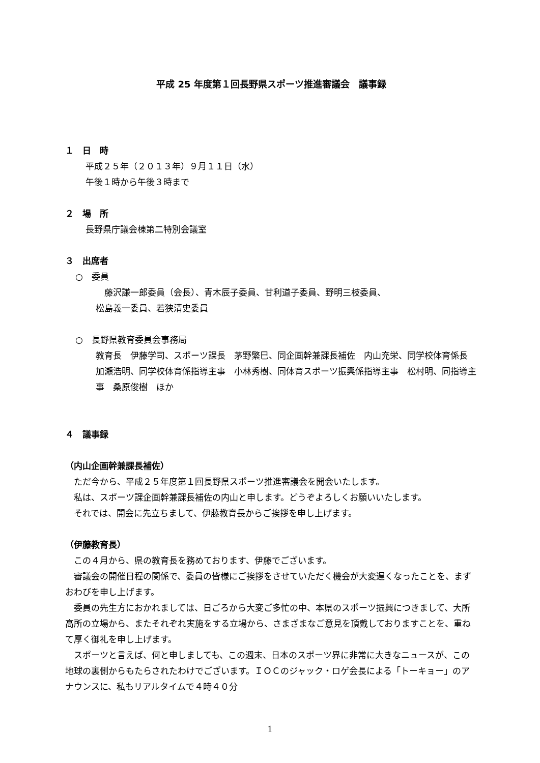平成 25 年度第１回長野県スポーツ推進審議会　議事録
１　日　時
平成２５年（２０１３年）９月１１日（水）
午後１時から午後３時まで
２　場　所
長野県庁議会棟第二特別会議室
３　出席者
○　委員
　藤沢謙一郎委員（会長）、青木辰子委員、甘利道子委員、野明三枝委員、
松島義一委員、若狭清史委員
○　長野県教育委員会事務局
教育長　伊藤学司、スポーツ課長　茅野繁巳、同企画幹兼課長補佐　内山充栄、同学校体育係長　加瀬浩明、同学校体育係指導主事　小林秀樹、同体育スポーツ振興係指導主事　松村明、同指導主事　桑原俊樹　ほか
４　議事録
（内山企画幹兼課長補佐）
　ただ今から、平成２５年度第１回長野県スポーツ推進審議会を開会いたします。
　私は、スポーツ課企画幹兼課長補佐の内山と申します。どうぞよろしくお願いいたします。
　それでは、開会に先立ちまして、伊藤教育長からご挨拶を申し上げます。
（伊藤教育長）
　この４月から、県の教育長を務めております、伊藤でございます。
　審議会の開催日程の関係で、委員の皆様にご挨拶をさせていただく機会が大変遅くなったことを、まずおわびを申し上げます。
　委員の先生方におかれましては、日ごろから大変ご多忙の中、本県のスポーツ振興につきまして、大所高所の立場から、またそれぞれ実施をする立場から、さまざまなご意見を頂戴しておりますことを、重ねて厚く御礼を申し上げます。
　スポーツと言えば、何と申しましても、この週末、日本のスポーツ界に非常に大きなニュースが、この地球の裏側からもたらされたわけでございます。ＩＯＣのジャック・ロゲ会長による「トーキョー」のアナウンスに、私もリアルタイムで４時４０分
1